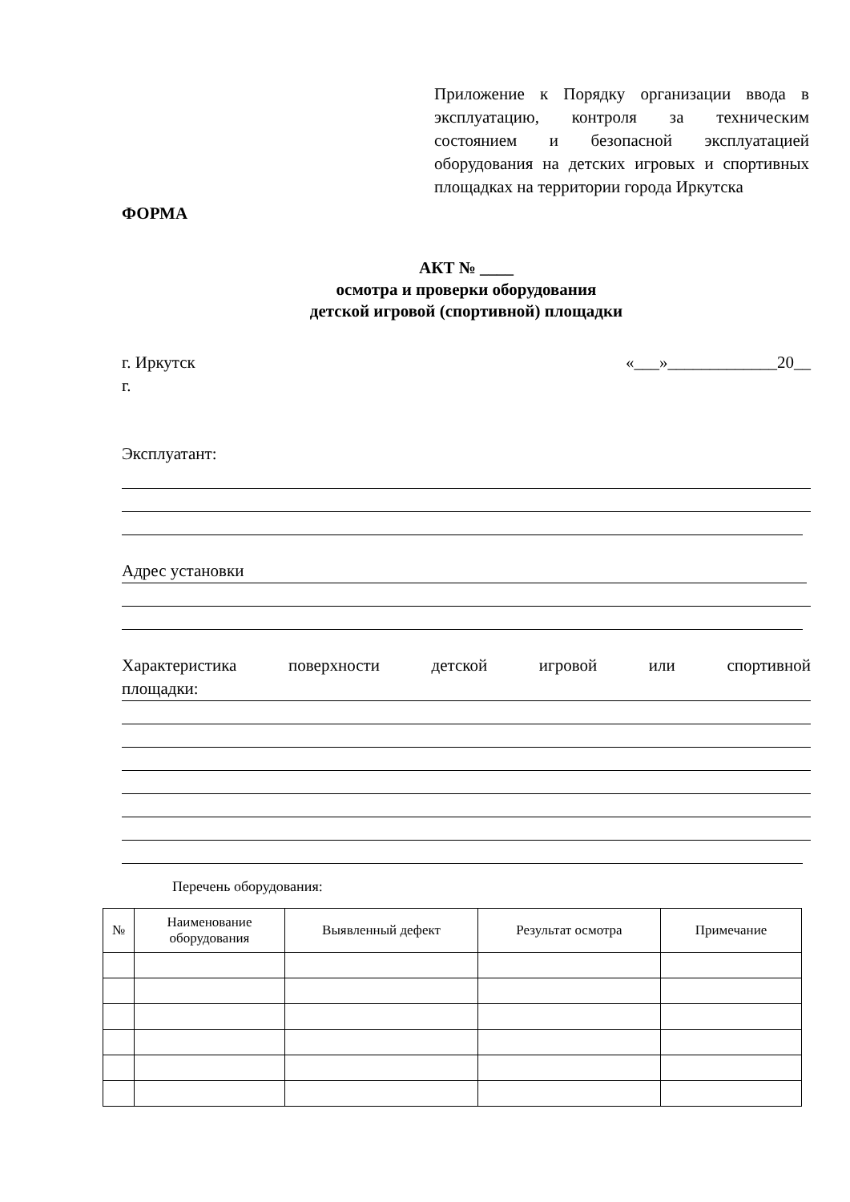Приложение к Порядку организации ввода в эксплуатацию, контроля за техническим состоянием и безопасной эксплуатацией оборудования на детских игровых и спортивных площадках на территории города Иркутска
ФОРМА
АКТ № ____
осмотра и проверки оборудования
детской игровой (спортивной) площадки
г. Иркутск «___»_____________20__
г.
Эксплуатант:
Адрес установки
Характеристика поверхности детской игровой или спортивной
площадки:
Перечень оборудования:
| № | Наименование оборудования | Выявленный дефект | Результат осмотра | Примечание |
| --- | --- | --- | --- | --- |